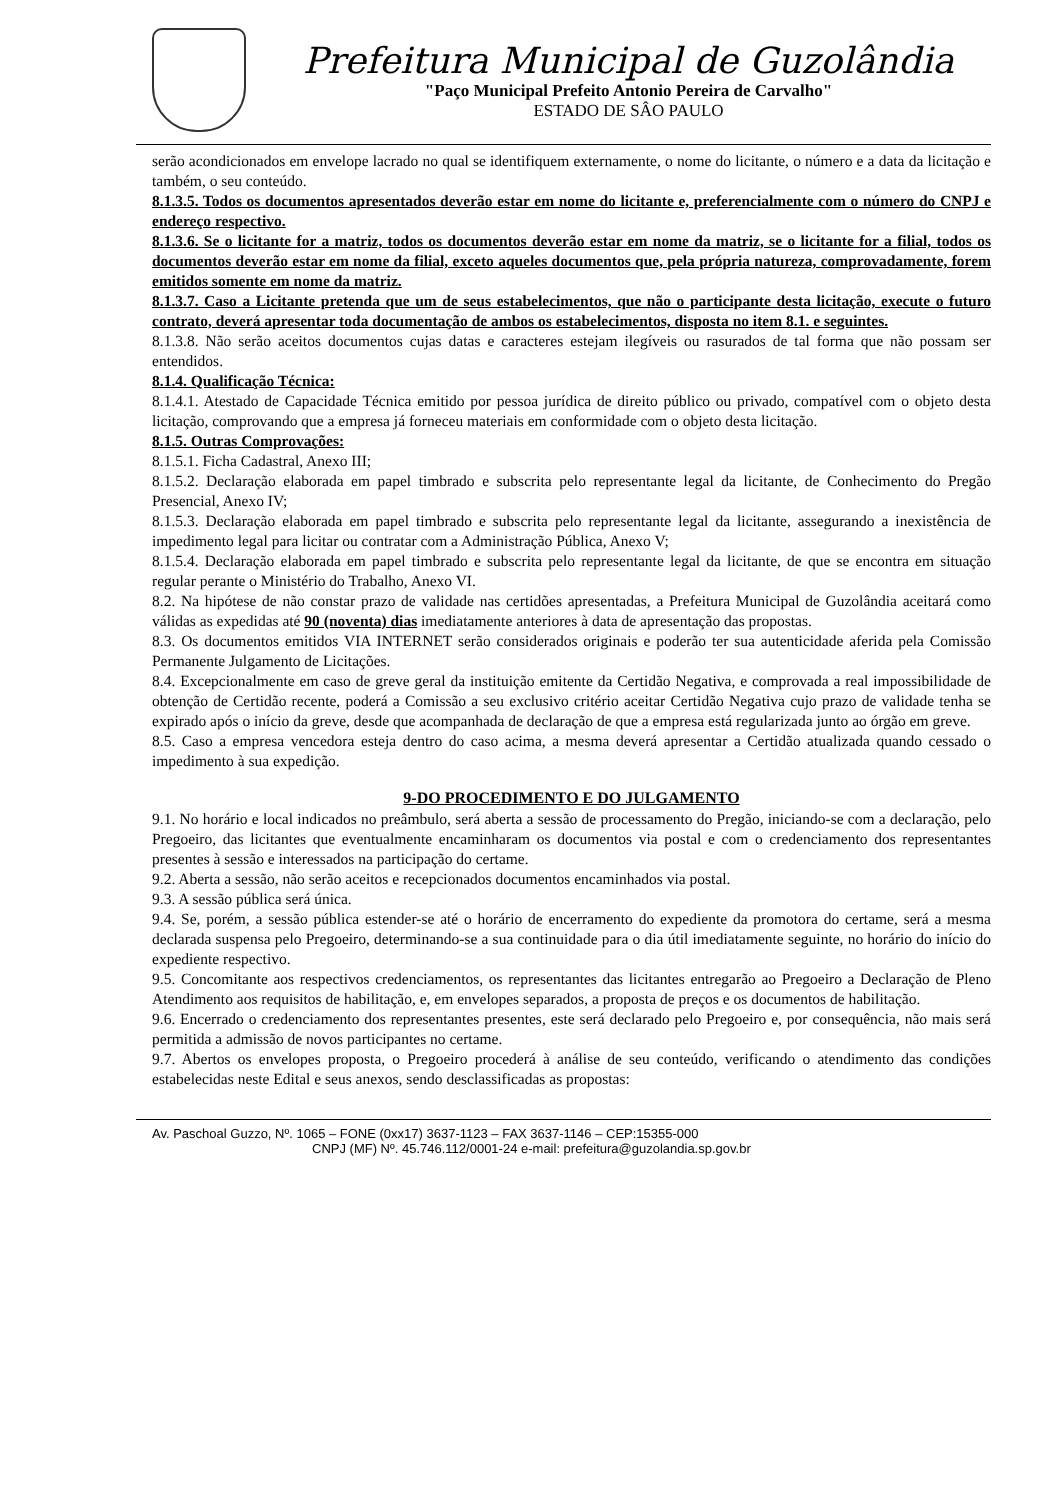Prefeitura Municipal de Guzolândia
"Paço Municipal Prefeito Antonio Pereira de Carvalho"
ESTADO DE SÂO PAULO
serão acondicionados em envelope lacrado no qual se identifiquem externamente, o nome do licitante, o número e a data da licitação e também, o seu conteúdo.
8.1.3.5. Todos os documentos apresentados deverão estar em nome do licitante e, preferencialmente com o número do CNPJ e endereço respectivo.
8.1.3.6. Se o licitante for a matriz, todos os documentos deverão estar em nome da matriz, se o licitante for a filial, todos os documentos deverão estar em nome da filial, exceto aqueles documentos que, pela própria natureza, comprovadamente, forem emitidos somente em nome da matriz.
8.1.3.7. Caso a Licitante pretenda que um de seus estabelecimentos, que não o participante desta licitação, execute o futuro contrato, deverá apresentar toda documentação de ambos os estabelecimentos, disposta no item 8.1. e seguintes.
8.1.3.8. Não serão aceitos documentos cujas datas e caracteres estejam ilegíveis ou rasurados de tal forma que não possam ser entendidos.
8.1.4. Qualificação Técnica:
8.1.4.1. Atestado de Capacidade Técnica emitido por pessoa jurídica de direito público ou privado, compatível com o objeto desta licitação, comprovando que a empresa já forneceu materiais em conformidade com o objeto desta licitação.
8.1.5. Outras Comprovações:
8.1.5.1. Ficha Cadastral, Anexo III;
8.1.5.2. Declaração elaborada em papel timbrado e subscrita pelo representante legal da licitante, de Conhecimento do Pregão Presencial, Anexo IV;
8.1.5.3. Declaração elaborada em papel timbrado e subscrita pelo representante legal da licitante, assegurando a inexistência de impedimento legal para licitar ou contratar com a Administração Pública, Anexo V;
8.1.5.4. Declaração elaborada em papel timbrado e subscrita pelo representante legal da licitante, de que se encontra em situação regular perante o Ministério do Trabalho, Anexo VI.
8.2. Na hipótese de não constar prazo de validade nas certidões apresentadas, a Prefeitura Municipal de Guzolândia aceitará como válidas as expedidas até 90 (noventa) dias imediatamente anteriores à data de apresentação das propostas.
8.3. Os documentos emitidos VIA INTERNET serão considerados originais e poderão ter sua autenticidade aferida pela Comissão Permanente Julgamento de Licitações.
8.4. Excepcionalmente em caso de greve geral da instituição emitente da Certidão Negativa, e comprovada a real impossibilidade de obtenção de Certidão recente, poderá a Comissão a seu exclusivo critério aceitar Certidão Negativa cujo prazo de validade tenha se expirado após o início da greve, desde que acompanhada de declaração de que a empresa está regularizada junto ao órgão em greve.
8.5. Caso a empresa vencedora esteja dentro do caso acima, a mesma deverá apresentar a Certidão atualizada quando cessado o impedimento à sua expedição.
9-DO PROCEDIMENTO E DO JULGAMENTO
9.1. No horário e local indicados no preâmbulo, será aberta a sessão de processamento do Pregão, iniciando-se com a declaração, pelo Pregoeiro, das licitantes que eventualmente encaminharam os documentos via postal e com o credenciamento dos representantes presentes à sessão e interessados na participação do certame.
9.2. Aberta a sessão, não serão aceitos e recepcionados documentos encaminhados via postal.
9.3. A sessão pública será única.
9.4. Se, porém, a sessão pública estender-se até o horário de encerramento do expediente da promotora do certame, será a mesma declarada suspensa pelo Pregoeiro, determinando-se a sua continuidade para o dia útil imediatamente seguinte, no horário do início do expediente respectivo.
9.5. Concomitante aos respectivos credenciamentos, os representantes das licitantes entregarão ao Pregoeiro a Declaração de Pleno Atendimento aos requisitos de habilitação, e, em envelopes separados, a proposta de preços e os documentos de habilitação.
9.6. Encerrado o credenciamento dos representantes presentes, este será declarado pelo Pregoeiro e, por consequência, não mais será permitida a admissão de novos participantes no certame.
9.7. Abertos os envelopes proposta, o Pregoeiro procederá à análise de seu conteúdo, verificando o atendimento das condições estabelecidas neste Edital e seus anexos, sendo desclassificadas as propostas:
Av. Paschoal Guzzo, Nº. 1065 – FONE (0xx17) 3637-1123 – FAX 3637-1146 – CEP:15355-000
CNPJ (MF) Nº. 45.746.112/0001-24 e-mail: prefeitura@guzolandia.sp.gov.br